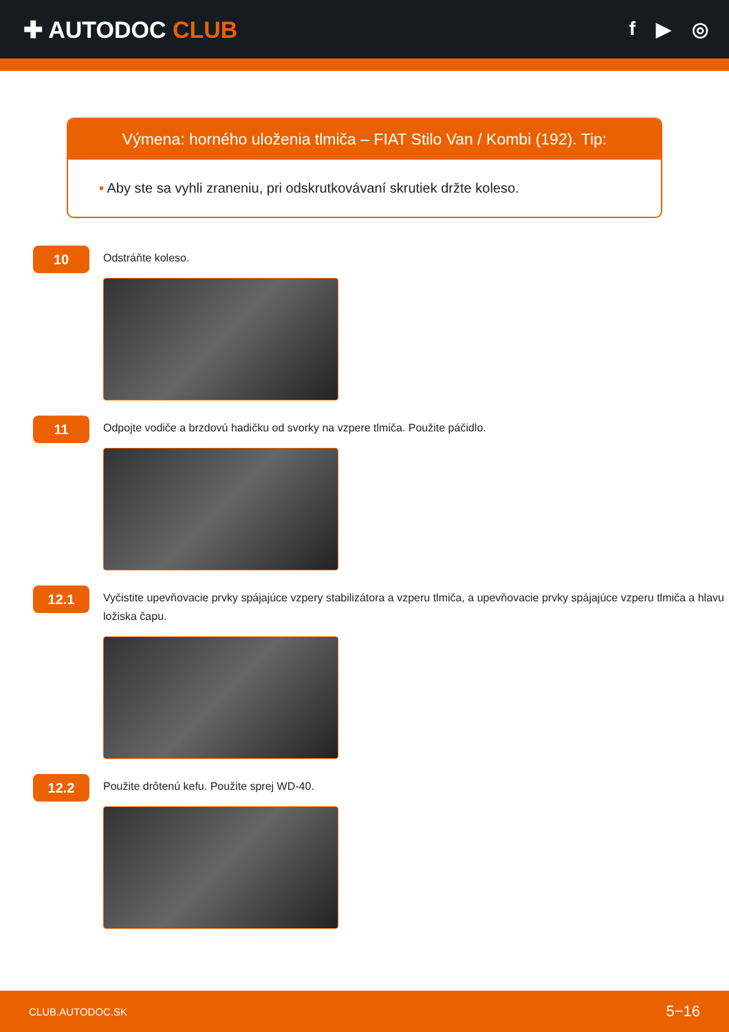✚ AUTODOC CLUB
f ▶ ◎
Výmena: horného uloženia tlmiča – FIAT Stilo Van / Kombi (192). Tip:
• Aby ste sa vyhli zraneniu, pri odskrutkovávaní skrutiek držte koleso.
10
Odstráňte koleso.
11
Odpojte vodiče a brzdovú hadičku od svorky na vzpere tlmiča. Použite páčidlo.
12.1
Vyčistite upevňovacie prvky spájajúce vzpery stabilizátora a vzperu tlmiča, a upevňovacie prvky spájajúce vzperu tlmiča a hlavu ložiska čapu.
12.2
Použite drôtenú kefu. Použite sprej WD-40.
CLUB.AUTODOC.SK 5−16